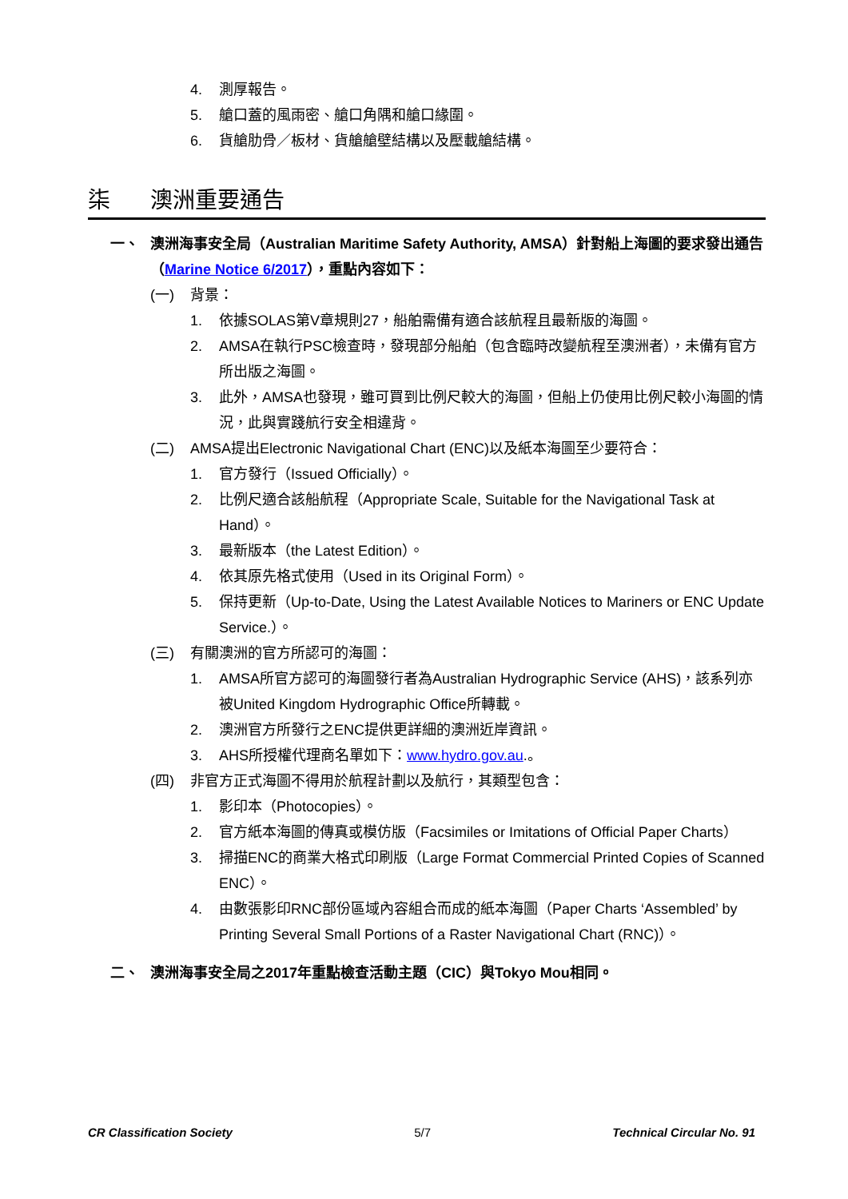4. 測厚報告。
5. 艙口蓋的風雨密、艙口角隅和艙口緣圍。
6. 貨艙肋骨／板材、貨艙艙壁結構以及壓載艙結構。
柒 澳洲重要通告
一、 澳洲海事安全局（Australian Maritime Safety Authority, AMSA）針對船上海圖的要求發出通告（Marine Notice 6/2017），重點內容如下：
(一) 背景：
1. 依據SOLAS第V章規則27，船舶需備有適合該航程且最新版的海圖。
2. AMSA在執行PSC檢查時，發現部分船舶（包含臨時改變航程至澳洲者），未備有官方所出版之海圖。
3. 此外，AMSA也發現，雖可買到比例尺較大的海圖，但船上仍使用比例尺較小海圖的情況，此與實踐航行安全相違背。
(二) AMSA提出Electronic Navigational Chart (ENC)以及紙本海圖至少要符合：
1. 官方發行（Issued Officially）。
2. 比例尺適合該船航程（Appropriate Scale, Suitable for the Navigational Task at Hand）。
3. 最新版本（the Latest Edition）。
4. 依其原先格式使用（Used in its Original Form）。
5. 保持更新（Up-to-Date, Using the Latest Available Notices to Mariners or ENC Update Service.）。
(三) 有關澳洲的官方所認可的海圖：
1. AMSA所官方認可的海圖發行者為Australian Hydrographic Service (AHS)，該系列亦被United Kingdom Hydrographic Office所轉載。
2. 澳洲官方所發行之ENC提供更詳細的澳洲近岸資訊。
3. AHS所授權代理商名單如下：www.hydro.gov.au.。
(四) 非官方正式海圖不得用於航程計劃以及航行，其類型包含：
1. 影印本（Photocopies）。
2. 官方紙本海圖的傳真或模仿版（Facsimiles or Imitations of Official Paper Charts）
3. 掃描ENC的商業大格式印刷版（Large Format Commercial Printed Copies of Scanned ENC）。
4. 由數張影印RNC部份區域內容組合而成的紙本海圖（Paper Charts ‘Assembled’ by Printing Several Small Portions of a Raster Navigational Chart (RNC)）。
二、 澳洲海事安全局之2017年重點檢查活動主題（CIC）與Tokyo Mou相同。
CR Classification Society 5/7 Technical Circular No. 91